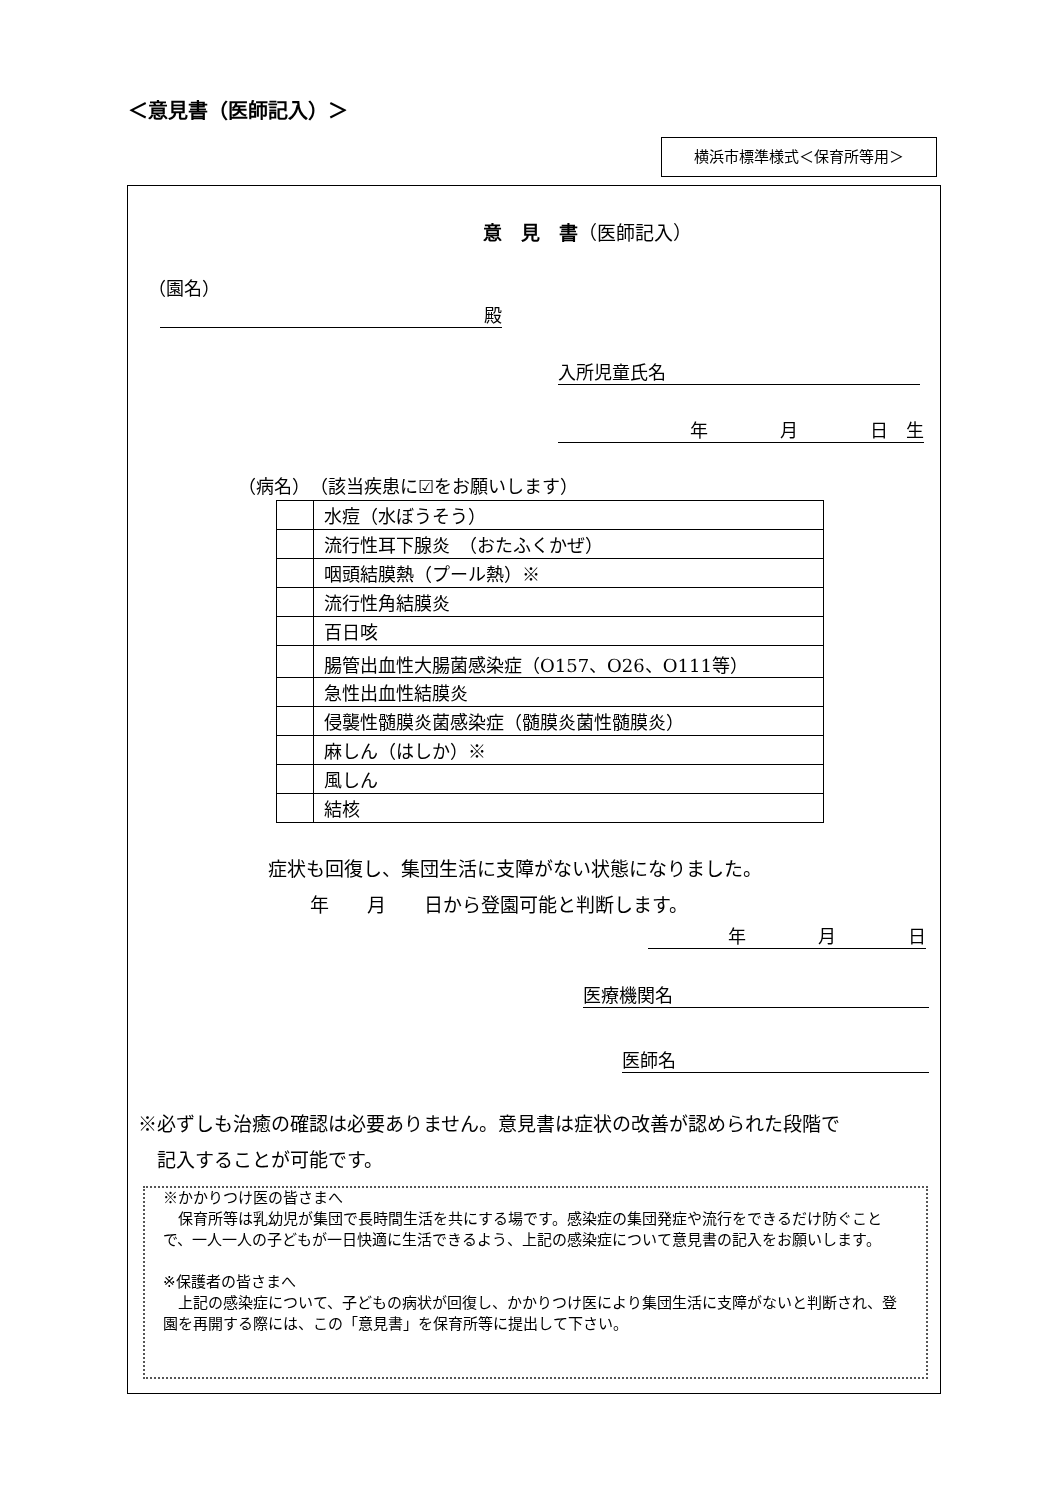＜意見書（医師記入）＞
横浜市標準様式＜保育所等用＞
意　見　書（医師記入）
（園名）
殿
入所児童氏名
年　　　　月　　　　日　生
（病名）　（該当疾患に☑をお願いします）
| | 水痘（水ぼうそう） |
| | 流行性耳下腺炎 （おたふくかぜ） |
| | 咽頭結膜熱（プール熱）※ |
| | 流行性角結膜炎 |
| | 百日咳 |
| | 腸管出血性大腸菌感染症（O157、O26、O111等） |
| | 急性出血性結膜炎 |
| | 侵襲性髄膜炎菌感染症（髄膜炎菌性髄膜炎） |
| | 麻しん（はしか）※ |
| | 風しん |
| | 結核 |
症状も回復し、集団生活に支障がない状態になりました。
年　　月　　日から登園可能と判断します。
年　　　　月　　　　日
医療機関名
医師名
※必ずしも治癒の確認は必要ありません。意見書は症状の改善が認められた段階で
　記入することが可能です。
※かかりつけ医の皆さまへ
　保育所等は乳幼児が集団で長時間生活を共にする場です。感染症の集団発症や流行をできるだけ防ぐことで、一人一人の子どもが一日快適に生活できるよう、上記の感染症について意見書の記入をお願いします。
※保護者の皆さまへ
　上記の感染症について、子どもの病状が回復し、かかりつけ医により集団生活に支障がないと判断され、登園を再開する際には、この「意見書」を保育所等に提出して下さい。